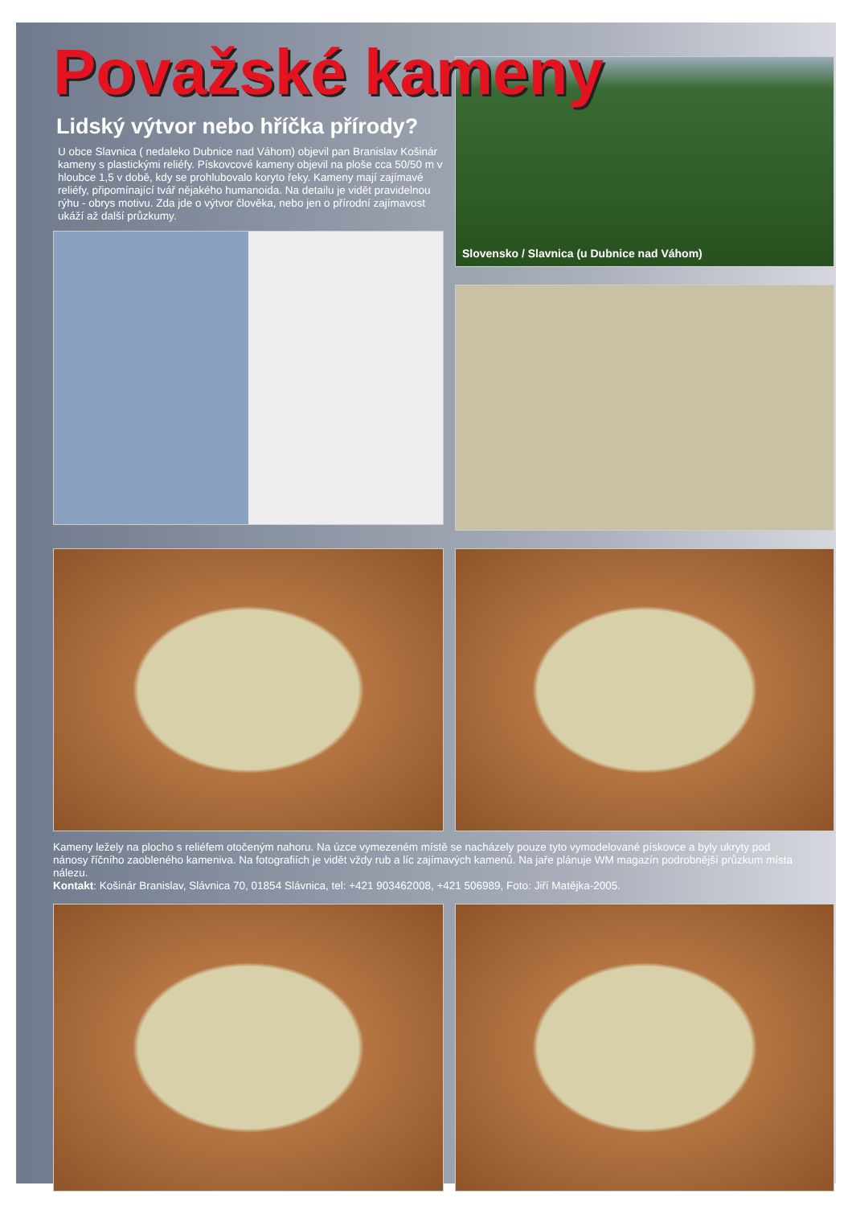Považské kameny
Lidský výtvor nebo hříčka přírody?
U obce Slavnica ( nedaleko Dubnice nad Váhom) objevil pan Branislav Košinár kameny s plastickými reliéfy. Pískovcové kameny objevil na ploše cca 50/50 m v hloubce 1,5 v době, kdy se prohlubovalo koryto řeky. Kameny mají zajímavé reliéfy, připomínající tvář nějakého humanoida. Na detailu je vidět pravidelnou rýhu - obrys motivu. Zda jde o výtvor člověka, nebo jen o přírodní zajímavost ukáží až další průzkumy.
Slovensko / Slavnica (u Dubnice nad Váhom)
Kameny ležely na plocho s reliéfem otočeným nahoru. Na úzce vymezeném místě se nacházely pouze tyto vymodelované pískovce a byly ukryty pod nánosy říčního zaobleného kameniva. Na fotografiích je vidět vždy rub a líc zajímavých kamenů. Na jaře plánuje WM magazín podrobnější průzkum místa nálezu.
Kontakt: Košinár Branislav, Slávnica 70, 01854 Slávnica, tel: +421 903462008, +421 506989, Foto: Jiří Matějka-2005.